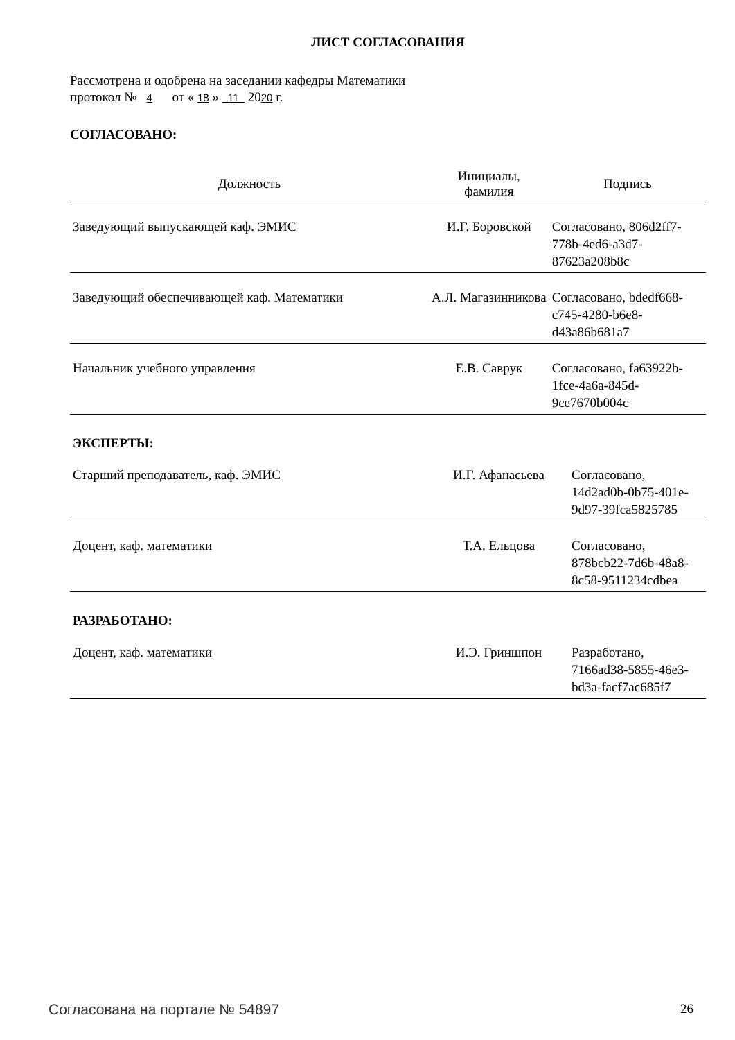ЛИСТ СОГЛАСОВАНИЯ
Рассмотрена и одобрена на заседании кафедры Математики
протокол № 4 от « 18 » 11 2020 г.
СОГЛАСОВАНО:
| Должность | Инициалы, фамилия | Подпись |
| --- | --- | --- |
| Заведующий выпускающей каф. ЭМИС | И.Г. Боровской | Согласовано, 806d2ff7-778b-4ed6-a3d7-87623a208b8c |
| Заведующий обеспечивающей каф. Математики | А.Л. Магазинникова | Согласовано, bdedf668-c745-4280-b6e8-d43a86b681a7 |
| Начальник учебного управления | Е.В. Саврук | Согласовано, fa63922b-1fce-4a6a-845d-9ce7670b004c |
ЭКСПЕРТЫ:
| Старший преподаватель, каф. ЭМИС | И.Г. Афанасьева | Согласовано, 14d2ad0b-0b75-401e-9d97-39fca5825785 |
| Доцент, каф. математики | Т.А. Ельцова | Согласовано, 878bcb22-7d6b-48a8-8c58-9511234cdbea |
РАЗРАБОТАНО:
| Доцент, каф. математики | И.Э. Гриншпон | Разработано, 7166ad38-5855-46e3-bd3a-facf7ac685f7 |
Согласована на портале № 54897 26